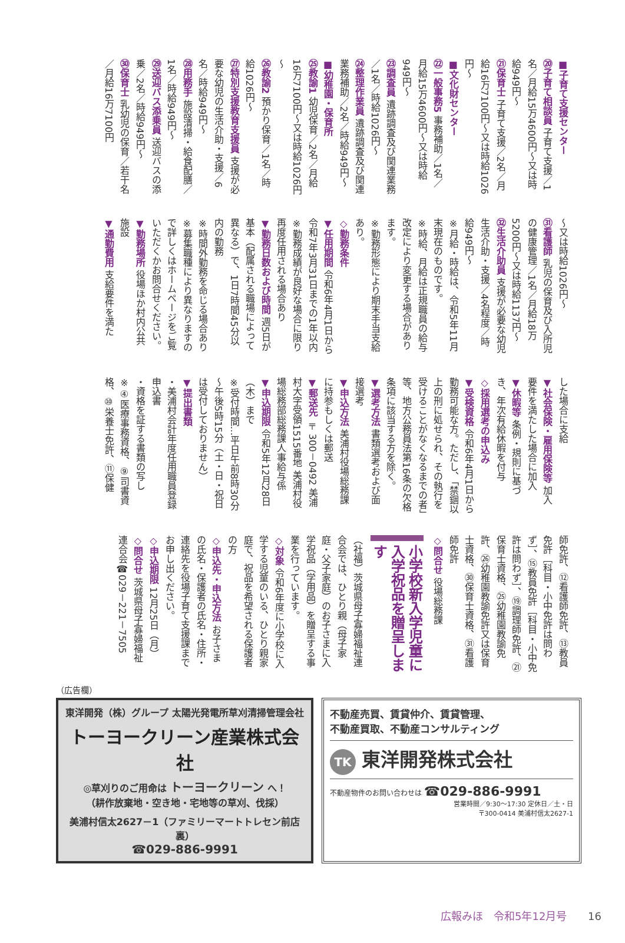■子育て支援センター
⑳子育て相談員 子育て支援／1名／月給15万4600円～又は時給949円～
㉑保育士 子育て支援／2名／月給16万7100円～又は時給1026円～
■文化財センター
㉒一般事務5 事務補助／1名／月給15万4600円～又は時給949円～
㉓調査員 遺跡調査及び関連業務／1名／時給1026円～
㉔整理作業員 遺跡調査及び関連業務補助／2名／時給949円～
■幼稚園・保育所
㉕教諭1 幼児保育／2名／月給16万7100円～又は時給1026円～
㉖教諭2 預かり保育／1名／時給1026円～
㉗特別支援教育支援員 支援が必要な幼児の生活介助・支援／6名／時給949円～
㉘用務手 施設清掃・給食配膳／1名／時給949円～
㉙送迎バス添乗員 送迎バスの添乗／2名／時給949円～
㉚保育士 乳幼児の保育／若干名／月給16万7100円
～又は時給1026円～
㉛看護師 乳児の保育及び入所児の健康管理／1名／月給18万5200円～又は時給1137円～
㉜生活介助員 支援が必要な幼児生活介助・支援／4名程度／時給949円～
※月給・時給は、令和5年11月末現在のものです。
※時給、月給は正規職員の給与改定により変更する場合があります。
※勤務形態により期末手当支給あり。
◇勤務条件
▼任用期間 令和6年4月1日から令和7年3月31日までの1年以内
※勤務成績が良好な場合に限り再度任用される場合あり
▼勤務日数および時間 週5日が基本（配属される職場によって異なる）で、1日7時間45分以内の勤務
※時間外勤務を命じる場合あり
※募集職種により異なりますので詳しくはホームページをご覧いただくかお問合せください。
▼勤務場所 役場ほか村内公共施設
▼通勤費用 支給要件を満た
した場合に支給
▼社会保険・雇用保険等 加入要件を満たした場合に加入
▼休暇等 条例・規則に基づき、年次有給休暇を付与
◇採用選考の申込み
▼受検資格 令和6年4月1日から勤務可能な方。ただし、「禁錮以上の刑に処せられ、その執行を受けることがなくなるまでの者」等、地方公務員法第16条の欠格条項に該当する方を除く。
▼選考方法 書類選考および面接選考
▼申込方法 美浦村役場総務課に持参もしくは郵送
▼郵送先 〒300－0492 美浦村大字受領1515番地 美浦村役場総務部総務課人事給与係
▼申込期限 令和5年12月28日（木）まで
※受付時間…平日午前8時30分～午後5時15分（土・日・祝日は受付しておりません）
▼提出書類
・美浦村会計年度任用職員登録申込書
・資格を証する書類の写し
※④医療事務資格、⑨司書資格、⑩栄養士免許、⑪保健
師免許、⑫看護師免許、⑬教員免許［科目・小中免許は問わず］、⑮教員免許［科目・小中免許は問わず］、⑲調理師免許、㉑保育士資格、㉕幼稚園教諭免許、㉖幼稚園教諭免許又は保育士資格、㉚保育士資格、㉛看護師免許
◇問合せ 役場総務課
小学校新入学児童に
入学祝品を贈呈します
（社福）茨城県母子寡婦福祉連合会では、ひとり親（母子家庭・父子家庭）のお子さまに入学祝品（学用品）を贈呈する事業を行っています。
◇対象 令和6年度に小学校に入学する児童のいる、ひとり親家庭で、祝品を希望される保護者の方
◇申込先・申込方法 お子さまの氏名・保護者の氏名・住所・連絡先を役場子育て支援課までお申し出ください。
◇申込期限 12月25日（月）
◇問合せ 茨城県母子寡婦福祉連合会☎029－221－7505
（広告欄）
東洋開発（株）グループ 太陽光発電所草刈清掃管理会社
トーヨークリーン産業株式会社
◎草刈りのご用命は トーヨークリーン へ！
（耕作放棄地・空き地・宅地等の草刈、伐採）
美浦村信太2627－1（ファミリーマートトレセン前店裏）
☎029-886-9991
不動産売買、賃貸仲介、賃貸管理、
不動産買取、不動産コンサルティング
TK 東洋開発株式会社
不動産物件のお問い合わせは ☎029-886-9991
営業時間／9:30～17:30 定休日／土・日
〒300-0414 美浦村信太2627-1
広報みほ　令和5年12月号 16